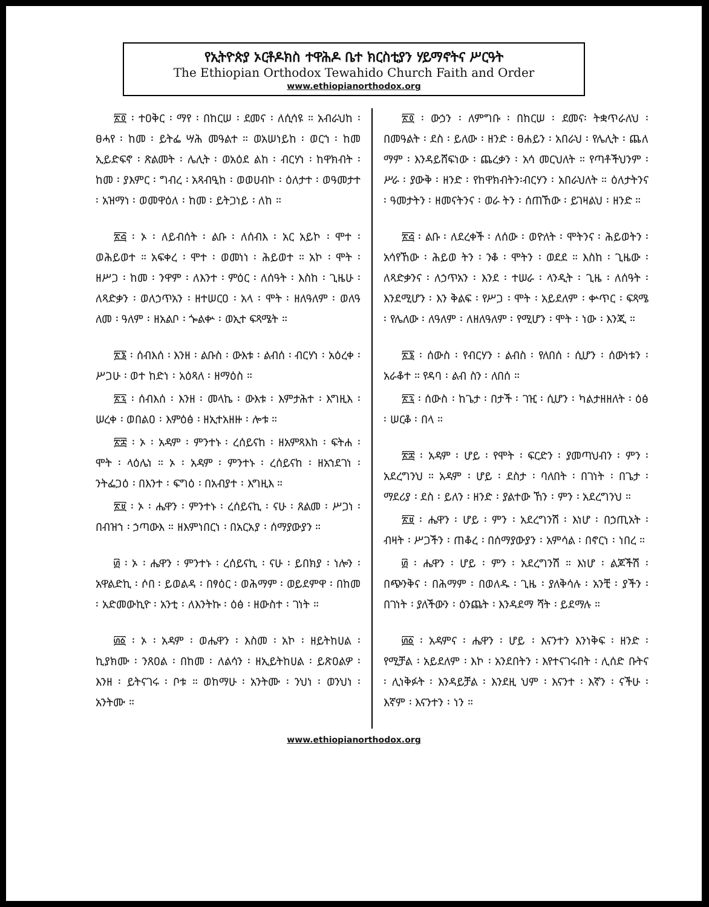የኢትዮጵያ ኦርቶዶክስ ተዋሕዶ ቤተ ክርስቲያን ሃይማኖትና ሥርዓት
The Ethiopian Orthodox Tewahido Church Faith and Order
www.ethiopianorthodox.org
፳፬ ፡ ተዐቅር ፡ ማየ ፡ በከርሠ ፡ ደመና ፡ ለሲሳዩ ። አብራህከ ፡ ፀሓየ ፡ ከመ ፡ ይትፌ ሣሕ መዓልተ ። ወአሠነይከ ፡ ወርኀ ፡ ከመ ኢይድፍኖ ፡ ጽልመት ፡ ሌሊት ፡ ወአዕደ ልከ ፡ ብርሃነ ፡ ከዋክብት ፡ ከመ ፡ ያእምር ፡ ግብረ ፡ አጻብዒከ ፡ ወወሀብኮ ፡ ዕለታተ ፡ ወዓመታተ ፡ አዝማነ ፡ ወመዋዕለ ፡ ከመ ፡ ይትጋነይ ፡ ለከ ።
፳፭ ፡ ኦ ፡ ለይብሰት ፡ ልቡ ፡ ለሰብእ ፡ አር አይኮ ፡ ሞተ ፡ ወሕይወተ ። አፍቀረ ፡ ሞተ ፡ ወመነነ ፡ ሕይወተ ። አኮ ፡ ሞት ፡ ዘሥጋ ፡ ከመ ፡ ንዋም ፡ ለእንተ ፡ ምዕር ፡ ለሰዓት ፡ እስከ ፡ ጊዜሁ ፡ ለጻድቃን ፡ ወለኃጥአን ፡ ዘተሠርዐ ፡ አላ ፡ ሞት ፡ ዘለዓለም ፡ ወለዓ ለመ ፡ ዓለም ፡ ዘአልቦ ፡ ጐልቍ ፡ ወኢተ ፍጻሜት ።
፳፮ ፡ ሰብእሰ ፡ እንዘ ፡ ልቡስ ፡ ውእቱ ፡ ልብሰ ፡ ብርሃነ ፡ አዕረቀ ፡ ሥጋሁ ፡ ወተ ከድነ ፡ አዕጻለ ፡ ዘማዕስ ።
፳፯ ፡ ሰብእሰ ፡ እንዘ ፡ መላኬ ፡ ውእቱ ፡ እምታሕተ ፡ እግዚእ ፡ ሠረቀ ፡ ወበልዐ ፡ እምዕፅ ፡ ዘኢተአዘዙ ፡ ሎቱ ።
፳፰ ፡ ኦ ፡ አዳም ፡ ምንተኑ ፡ ረሰይናከ ፡ ዘአምጻእከ ፡ ፍትሐ ፡ ሞት ፡ ላዕሌነ ። ኦ ፡ አዳም ፡ ምንተኑ ፡ ረሰይናከ ፡ ዘአኀደገነ ፡ ንትፌጋዕ ፡ በእንተ ፡ ፍግዕ ፡ በአብያተ ፡ እግዚእ ።
፳፱ ፡ ኦ ፡ ሔዋን ፡ ምንተኑ ፡ ረሰይናኪ ፡ ናሁ ፡ ጸልመ ፡ ሥጋነ ፡ በብዝኀ ፡ ኃጣውእ ። ዘእምነበርነ ፡ በአርአያ ፡ ሰማያውያን ።
፴ ፡ ኦ ፡ ሔዋን ፡ ምንተኑ ፡ ረሰይናኪ ፡ ናሁ ፡ ይበክያ ፡ ነሎን ፡ አዋልድኪ ፡ ሶበ ፡ ይወልዳ ፡ በፃዕር ፡ ወሕማም ፡ ወይደምዋ ፡ በከመ ፡ አድመውኪዮ ፡ አንቲ ፡ ለእንትኩ ፡ ዕፅ ፡ ዘውስተ ፡ ገነት ።
፴፩ ፡ ኦ ፡ አዳም ፡ ወሔዋን ፡ እስመ ፡ አኮ ፡ ዘይትከሀል ፡ ኪያክሙ ፡ ንጸዐል ፡ በከመ ፡ ለልሳን ፡ ዘኢይትከሀል ፡ ይጽዐልዎ ፡ እንዘ ፡ ይትናገሩ ፡ ቦቱ ። ወከማሁ ፡ አንትሙ ፡ ንህነ ፡ ወንህነ ፡ አንትሙ ።
፳፬ ፡ ውኃን ፡ ለምግቡ ፡ በከርሠ ፡ ደመና፡ ትቋጥራለህ ፡ በመዓልት ፡ ደስ ፡ ይለው ፡ ዘንድ ፡ ፀሐይን ፡ አበራህ ፡ የሌሊት ፡ ጨለ ማም ፡ እንዳይሸፍነው ፡ ጨረቃን ፡ አሳ መርህለት ። የጣቶችህንም ፡ ሥራ ፡ ያውቅ ፡ ዘንድ ፡ የከዋክብትን፡ብርሃን ፡ አበራህለት ። ዕለታትንና ፡ ዓመታትን ፡ ዘመናትንና ፡ ወራ ትን ፡ ሰጠኸው ፡ ይገዛልህ ፡ ዘንድ ።
፳፭ ፡ ልቡ ፡ ለደረቀች ፡ ለሰው ፡ ወዮለት ፡ ሞትንና ፡ ሕይወትን ፡ አሳየኸው ፡ ሕይወ ትን ፡ ንቆ ፡ ሞትን ፡ ወደደ ። እስከ ፡ ጊዜው ፡ ለጻድቃንና ፡ ለኃጥአን ፡ እንደ ፡ ተሠራ ፡ ላንዲት ፡ ጊዜ ፡ ለሰዓት ፡ እንደሚሆን ፡ እን ቅልፍ ፡ የሥጋ ፡ ሞት ፡ አይደለም ፡ ቍጥር ፡ ፍጻሜ ፡ የሌለው ፡ ለዓለም ፡ ለዘለዓለም ፡ የሚሆን ፡ ሞት ፡ ነው ፡ እንጂ ።
፳፮ ፡ ሰውስ ፡ የብርሃን ፡ ልብስ ፡ የለበሰ ፡ ሲሆን ፡ ሰውነቱን ፡ አራቆተ ። የዳባ ፡ ልብ ስን ፡ ለበሰ ።
፳፯ ፡ ሰውስ ፡ ከጌታ ፡ በታች ፡ ገዢ ፡ ሲሆን ፡ ካልታዘዘለት ፡ ዕፅ ፡ ሠርቆ ፡ በላ ።
፳፰ ፡ አዳም ፡ ሆይ ፡ የሞት ፡ ፍርድን ፡ ያመጣህብን ፡ ምን ፡ አደረግንህ ። አዳም ፡ ሆይ ፡ ደስታ ፡ ባለበት ፡ በገነት ፡ በጌታ ፡ ማደሪያ ፡ ደስ ፡ ይለን ፡ ዘንድ ፡ ያልተው ኸን ፡ ምን ፡ አደረግንህ ።
፳፱ ፡ ሔዋን ፡ ሆይ ፡ ምን ፡ አደረግንሽ ፡ እነሆ ፡ በኃጢአት ፡ ብዛት ፡ ሥጋችን ፡ ጠቆረ ፡ በሰማያውያን ፡ አምሳል ፡ በኖርነ ፡ ነበረ ።
፴ ፡ ሔዋን ፡ ሆይ ፡ ምን ፡ አደረግንሽ ። እነሆ ፡ ልጆችሽ ፡ በጭንቅና ፡ በሕማም ፡ በወለዱ ፡ ጊዜ ፡ ያለቅሳሉ ፡ አንቺ ፡ ያችን ፡ በገነት ፡ ያለችውን ፡ ዕንጨት ፡ እንዳደማ ሻት ፡ ይደማሉ ።
፴፩ ፡ አዳምና ፡ ሔዋን ፡ ሆይ ፡ እናንተን እንነቅፍ ፡ ዘንድ ፡ የሚቻል ፡ አይደለም ፡ እኮ ፡ አንደበትን ፡ እየተናገሩበት ፡ ሊሰድ ቡትና ፡ ሊነቅፉት ፡ እንዳይቻል ፡ እንደዚ ህም ፡ እናንተ ፡ እኛን ፡ ናችሁ ፡ እኛም ፡ እናንተን ፡ ነን ።
www.ethiopianorthodox.org